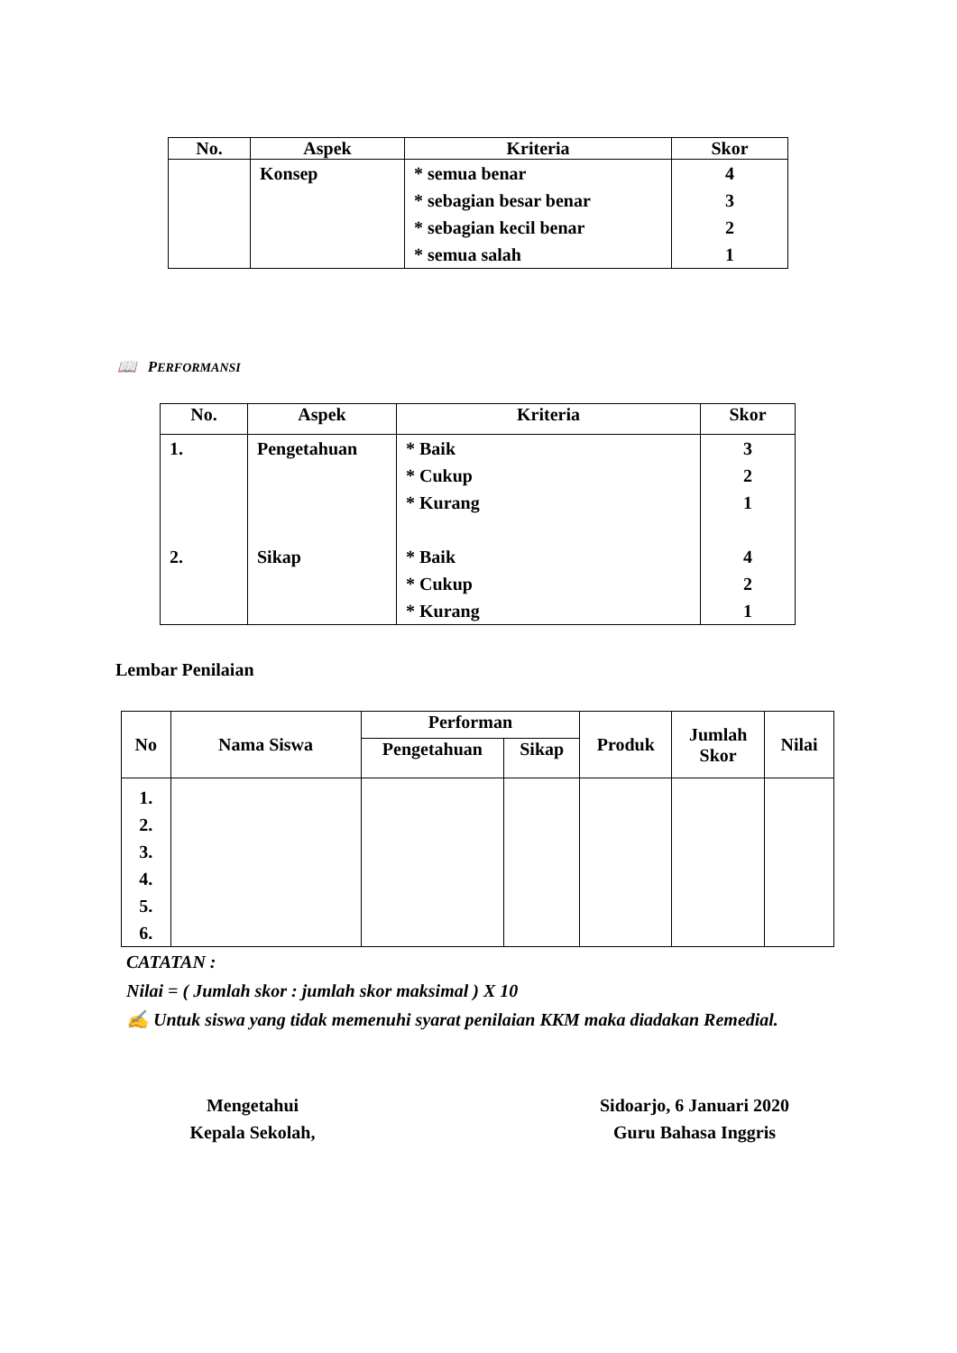| No. | Aspek | Kriteria | Skor |
| --- | --- | --- | --- |
| | Konsep | * semua benar * sebagian besar benar * sebagian kecil benar * semua salah | 4 3 2 1 |
📖 PERFORMANSI
| No. | Aspek | Kriteria | Skor |
| --- | --- | --- | --- |
| 1. 2. | Pengetahuan Sikap | * Baik * Cukup * Kurang * Baik * Cukup * Kurang | 3 2 1 4 2 1 |
Lembar Penilaian
| No | Nama Siswa | Performan | | Produk | Jumlah Skor | Nilai |
| --- | --- | --- | --- | --- | --- | --- |
| | | Pengetahuan | Sikap | | | |
| 1. 2. 3. 4. 5. 6. | | | | | | |
CATATAN :
Nilai = ( Jumlah skor : jumlah skor maksimal ) X 10
✍ Untuk siswa yang tidak memenuhi syarat penilaian KKM maka diadakan Remedial.
Mengetahui
Kepala Sekolah,
Sidoarjo, 6 Januari 2020
Guru Bahasa Inggris